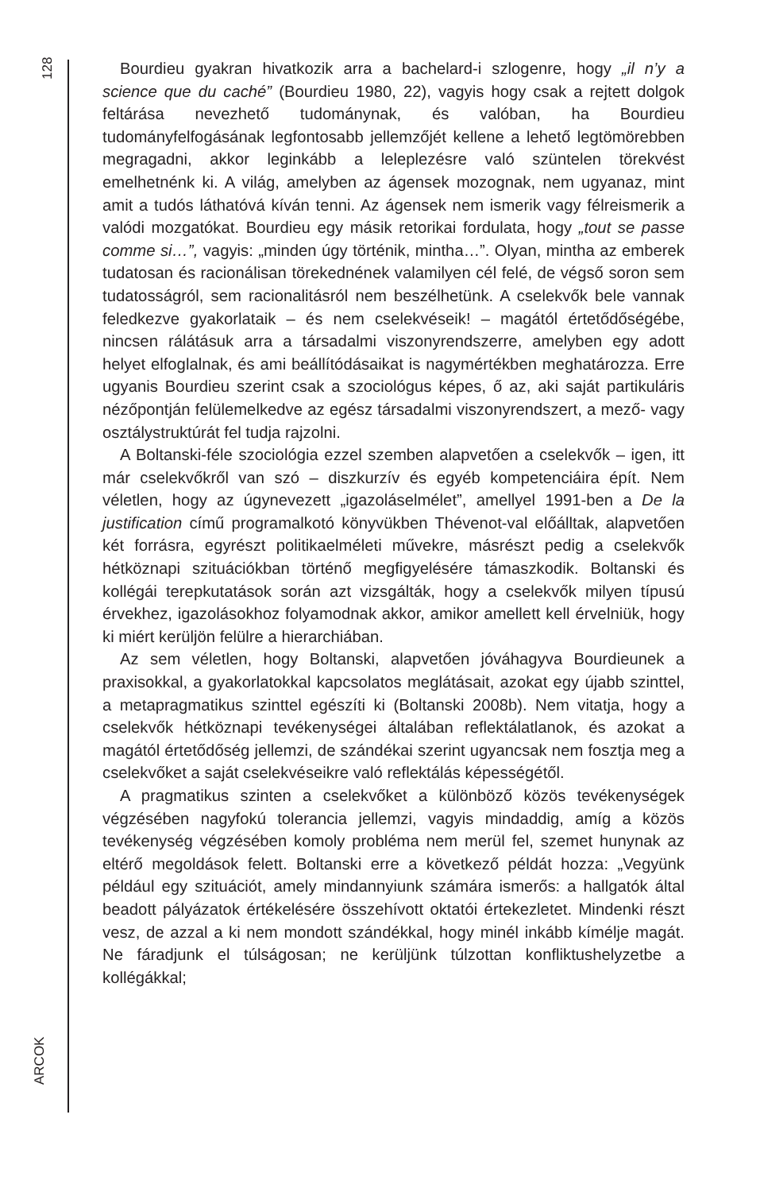128
ARCOK
Bourdieu gyakran hivatkozik arra a bachelard-i szlogenre, hogy „il n’y a science que du caché” (Bourdieu 1980, 22), vagyis hogy csak a rejtett dolgok feltárása nevezhető tudománynak, és valóban, ha Bourdieu tudományfelfogásának legfontosabb jellemzőjét kellene a lehető legtömörebben megragadni, akkor leginkább a leleplezésre való szüntelen törekvést emelhetnénk ki. A világ, amelyben az ágensek mozognak, nem ugyanaz, mint amit a tudós láthatóvá kíván tenni. Az ágensek nem ismerik vagy félreismerik a valódi mozgatókat. Bourdieu egy másik retorikai fordulata, hogy „tout se passe comme si…”, vagyis: „minden úgy történik, mintha…”. Olyan, mintha az emberek tudatosan és racionálisan törekednének valamilyen cél felé, de végső soron sem tudatosságról, sem racionalitásról nem beszélhetünk. A cselekvők bele vannak feledkezve gyakorlataik – és nem cselekvéseik! – magától értetődőségébe, nincsen rálátásuk arra a társadalmi viszonyrendszerre, amelyben egy adott helyet elfoglalnak, és ami beállítódásaikat is nagymértékben meghatározza. Erre ugyanis Bourdieu szerint csak a szociológus képes, ő az, aki saját partikuláris nézőpontján felülemelkedve az egész társadalmi viszonyrendszert, a mező- vagy osztálystruktúrát fel tudja rajzolni.
A Boltanski-féle szociológia ezzel szemben alapvetően a cselekvők – igen, itt már cselekvőkről van szó – diszkurzív és egyéb kompetenciáira épít. Nem véletlen, hogy az úgynevezett „igazoláselmélet”, amellyel 1991-ben a De la justification című programalkotó könyvükben Thévenot-val előálltak, alapvetően két forrásra, egyrészt politikaelméleti művekre, másrészt pedig a cselekvők hétköznapi szituációkban történő megfigyelésére támaszkodik. Boltanski és kollégái terepkutatások során azt vizsgálták, hogy a cselekvők milyen típusú érvekhez, igazolásokhoz folyamodnak akkor, amikor amellett kell érvelniük, hogy ki miért kerüljön felülre a hierarchiában.
Az sem véletlen, hogy Boltanski, alapvetően jóváhagyva Bourdieunek a praxisokkal, a gyakorlatokkal kapcsolatos meglátásait, azokat egy újabb szinttel, a metapragmatikus szinttel egészíti ki (Boltanski 2008b). Nem vitatja, hogy a cselekvők hétköznapi tevékenységei általában reflektálatlanok, és azokat a magától értetődőség jellemzi, de szándékai szerint ugyancsak nem fosztja meg a cselekvőket a saját cselekvéseikre való reflektálás képességétől.
A pragmatikus szinten a cselekvőket a különböző közös tevékenységek végzésében nagyfokú tolerancia jellemzi, vagyis mindaddig, amíg a közös tevékenység végzésében komoly probléma nem merül fel, szemet hunynak az eltérő megoldások felett. Boltanski erre a következő példát hozza: „Vegyünk például egy szituációt, amely mindannyiunk számára ismerős: a hallgatók által beadott pályázatok értékelésére összehívott oktatói értekezletet. Mindenki részt vesz, de azzal a ki nem mondott szándékkal, hogy minél inkább kímélje magát. Ne fáradjunk el túlságosan; ne kerüljünk túlzottan konfliktushelyzetbe a kollégákkal;